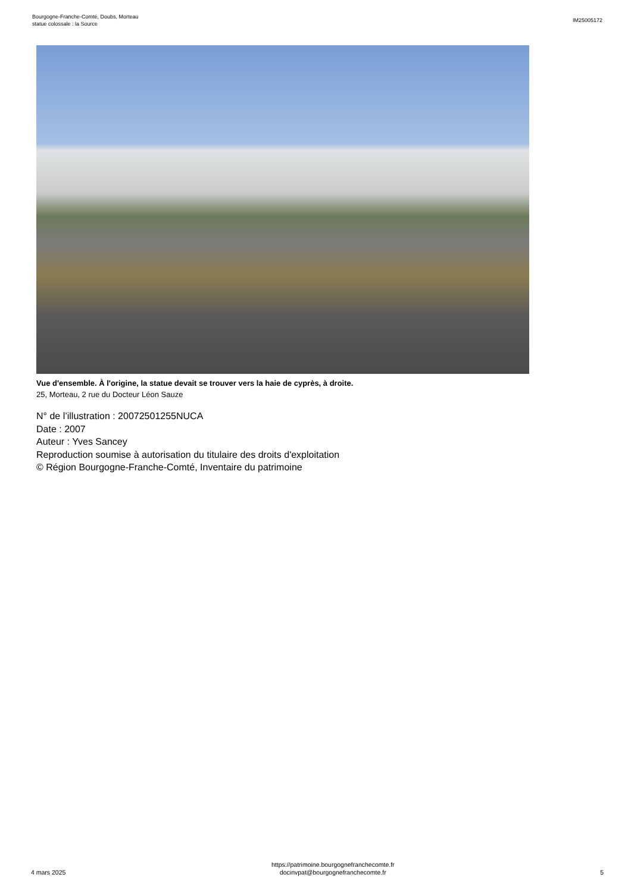Bourgogne-Franche-Comté, Doubs, Morteau
statue colossale : la Source
IM25005172
Vue d'ensemble. À l'origine, la statue devait se trouver vers la haie de cyprès, à droite.
25, Morteau, 2 rue du Docteur Léon Sauze
N° de l’illustration : 20072501255NUCA
Date : 2007
Auteur : Yves Sancey
Reproduction soumise à autorisation du titulaire des droits d'exploitation
© Région Bourgogne-Franche-Comté, Inventaire du patrimoine
4 mars 2025
https://patrimoine.bourgognefranchecomte.fr
docinvpat@bourgognefranchecomte.fr
5